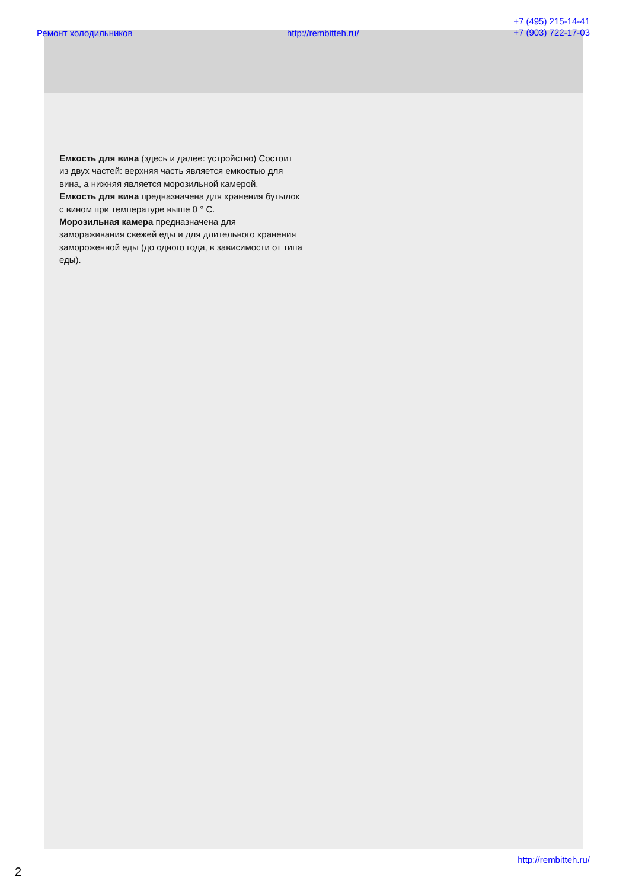Ремонт холодильников http://rembitteh.ru/ +7 (495) 215-14-41
+7 (903) 722-17-03
Емкость для вина (здесь и далее: устройство) Состоит из двух частей: верхняя часть является емкостью для вина, а нижняя является морозильной камерой.
Емкость для вина предназначена для хранения бутылок с вином при температуре выше 0 ° C.
Морозильная камера предназначена для замораживания свежей еды и для длительного хранения замороженной еды (до одного года, в зависимости от типа еды).
http://rembitteh.ru/
2